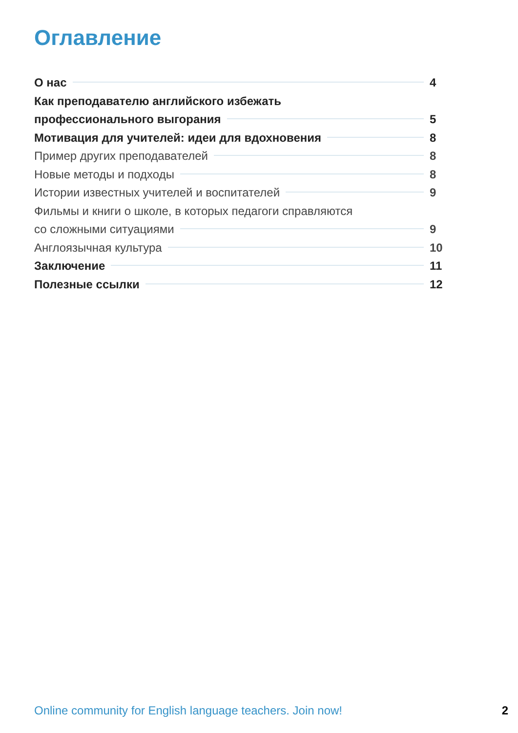Оглавление
О нас 4
Как преподавателю английского избежать
профессионального выгорания 5
Мотивация для учителей: идеи для вдохновения 8
Пример других преподавателей 8
Новые методы и подходы 8
Истории известных учителей и воспитателей 9
Фильмы и книги о школе, в которых педагоги справляются
со сложными ситуациями 9
Англоязычная культура 10
Заключение 11
Полезные ссылки 12
Online community for English language teachers. Join now! 2